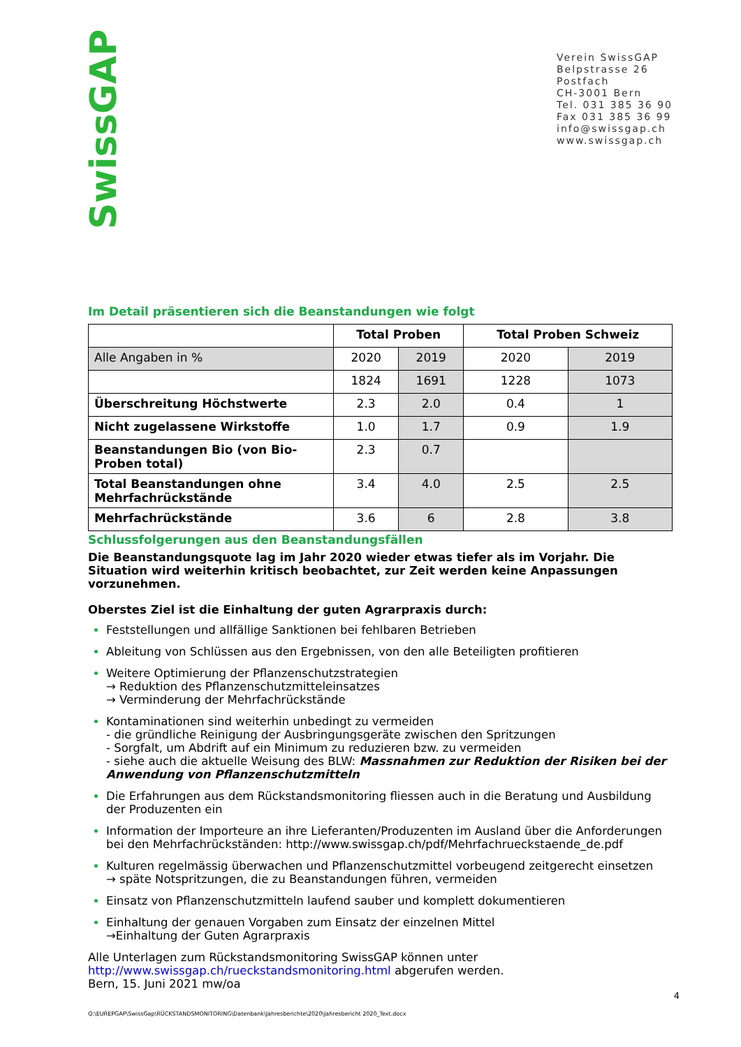SwissGAP
Verein SwissGAP
Belpstrasse 26
Postfach
CH-3001 Bern
Tel. 031 385 36 90
Fax 031 385 36 99
info@swissgap.ch
www.swissgap.ch
Im Detail präsentieren sich die Beanstandungen wie folgt
| | Total Proben | | Total Proben Schweiz | |
| --- | --- | --- | --- | --- |
| Alle Angaben in % | 2020 | 2019 | 2020 | 2019 |
| | 1824 | 1691 | 1228 | 1073 |
| Überschreitung Höchstwerte | 2.3 | 2.0 | 0.4 | 1 |
| Nicht zugelassene Wirkstoffe | 1.0 | 1.7 | 0.9 | 1.9 |
| Beanstandungen Bio (von Bio-Proben total) | 2.3 | 0.7 | | |
| Total Beanstandungen ohne Mehrfachrückstände | 3.4 | 4.0 | 2.5 | 2.5 |
| Mehrfachrückstände | 3.6 | 6 | 2.8 | 3.8 |
Schlussfolgerungen aus den Beanstandungsfällen
Die Beanstandungsquote lag im Jahr 2020 wieder etwas tiefer als im Vorjahr. Die Situation wird weiterhin kritisch beobachtet, zur Zeit werden keine Anpassungen vorzunehmen.
Oberstes Ziel ist die Einhaltung der guten Agrarpraxis durch:
Feststellungen und allfällige Sanktionen bei fehlbaren Betrieben
Ableitung von Schlüssen aus den Ergebnissen, von den alle Beteiligten profitieren
Weitere Optimierung der Pflanzenschutzstrategien
→ Reduktion des Pflanzenschutzmitteleinsatzes
→ Verminderung der Mehrfachrückstände
Kontaminationen sind weiterhin unbedingt zu vermeiden
- die gründliche Reinigung der Ausbringungsgeräte zwischen den Spritzungen
- Sorgfalt, um Abdrift auf ein Minimum zu reduzieren bzw. zu vermeiden
- siehe auch die aktuelle Weisung des BLW: Massnahmen zur Reduktion der Risiken bei der Anwendung von Pflanzenschutzmitteln
Die Erfahrungen aus dem Rückstandsmonitoring fliessen auch in die Beratung und Ausbildung der Produzenten ein
Information der Importeure an ihre Lieferanten/Produzenten im Ausland über die Anforderungen bei den Mehrfachrückständen: http://www.swissgap.ch/pdf/Mehrfachrueckstaende_de.pdf
Kulturen regelmässig überwachen und Pflanzenschutzmittel vorbeugend zeitgerecht einsetzen
→ späte Notspritzungen, die zu Beanstandungen führen, vermeiden
Einsatz von Pflanzenschutzmitteln laufend sauber und komplett dokumentieren
Einhaltung der genauen Vorgaben zum Einsatz der einzelnen Mittel
→Einhaltung der Guten Agrarpraxis
Alle Unterlagen zum Rückstandsmonitoring SwissGAP können unter
http://www.swissgap.ch/rueckstandsmonitoring.html abgerufen werden.
Bern, 15. Juni 2021 mw/oa
4
Q:\EUREPGAP\SwissGap\RÜCKSTANDSMONITORING\Datenbank\Jahresberichte\2020\Jahresbericht 2020_Text.docx